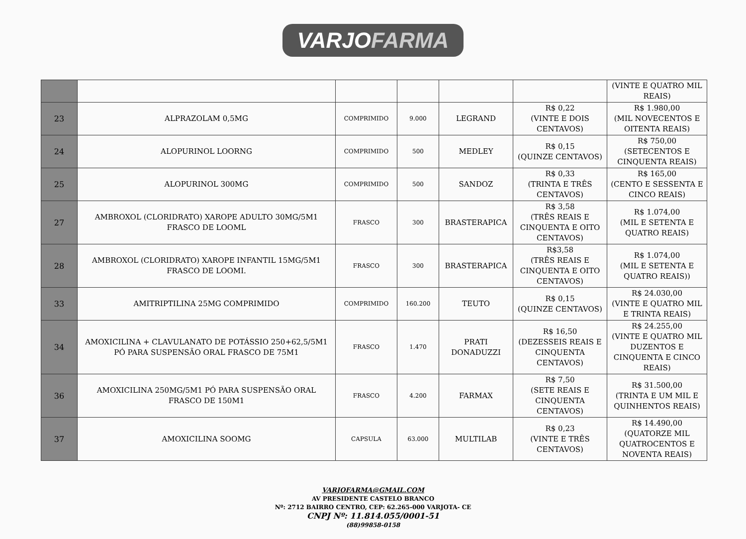VARJOFARMA
| | | | | | | (VINTE E QUATRO MIL REAIS) |
| 23 | ALPRAZOLAM 0,5MG | COMPRIMIDO | 9.000 | LEGRAND | R$ 0,22 (VINTE E DOIS CENTAVOS) | R$ 1.980,00 (MIL NOVECENTOS E OITENTA REAIS) |
| 24 | ALOPURINOL LOORNG | COMPRIMIDO | 500 | MEDLEY | R$ 0,15 (QUINZE CENTAVOS) | R$ 750,00 (SETECENTOS E CINQUENTA REAIS) |
| 25 | ALOPURINOL 300MG | COMPRIMIDO | 500 | SANDOZ | R$ 0,33 (TRINTA E TRÊS CENTAVOS) | R$ 165,00 (CENTO E SESSENTA E CINCO REAIS) |
| 27 | AMBROXOL (CLORIDRATO) XAROPE ADULTO 30MG/5M1 FRASCO DE LOOML | FRASCO | 300 | BRASTERAPICA | R$ 3,58 (TRÊS REAIS E CINQUENTA E OITO CENTAVOS) | R$ 1.074,00 (MIL E SETENTA E QUATRO REAIS) |
| 28 | AMBROXOL (CLORIDRATO) XAROPE INFANTIL 15MG/5M1 FRASCO DE LOOMI. | FRASCO | 300 | BRASTERAPICA | R$3,58 (TRÊS REAIS E CINQUENTA E OITO CENTAVOS) | R$ 1.074,00 (MIL E SETENTA E QUATRO REAIS)) |
| 33 | AMITRIPTILINA 25MG COMPRIMIDO | COMPRIMIDO | 160.200 | TEUTO | R$ 0,15 (QUINZE CENTAVOS) | R$ 24.030,00 (VINTE E QUATRO MIL E TRINTA REAIS) |
| 34 | AMOXICILINA + CLAVULANATO DE POTÁSSIO 250+62,5/5M1 PÓ PARA SUSPENSÃO ORAL FRASCO DE 75M1 | FRASCO | 1.470 | PRATI DONADUZZI | R$ 16,50 (DEZESSEIS REAIS E CINQUENTA CENTAVOS) | R$ 24.255,00 (VINTE E QUATRO MIL DUZENTOS E CINQUENTA E CINCO REAIS) |
| 36 | AMOXICILINA 250MG/5M1 PÓ PARA SUSPENSÃO ORAL FRASCO DE 150M1 | FRASCO | 4.200 | FARMAX | R$ 7,50 (SETE REAIS E CINQUENTA CENTAVOS) | R$ 31.500,00 (TRINTA E UM MIL E QUINHENTOS REAIS) |
| 37 | AMOXICILINA SOOMG | CAPSULA | 63.000 | MULTILAB | R$ 0,23 (VINTE E TRÊS CENTAVOS) | R$ 14.490,00 (QUATORZE MIL QUATROCENTOS E NOVENTA REAIS) |
VARJOFARMA@GMAIL.COM
AV PRESIDENTE CASTELO BRANCO
Nº: 2712 BAIRRO CENTRO, CEP: 62.265-000 VARJOTA- CE
CNPJ Nº: 11.814.055/0001-51
(88)99858-0158